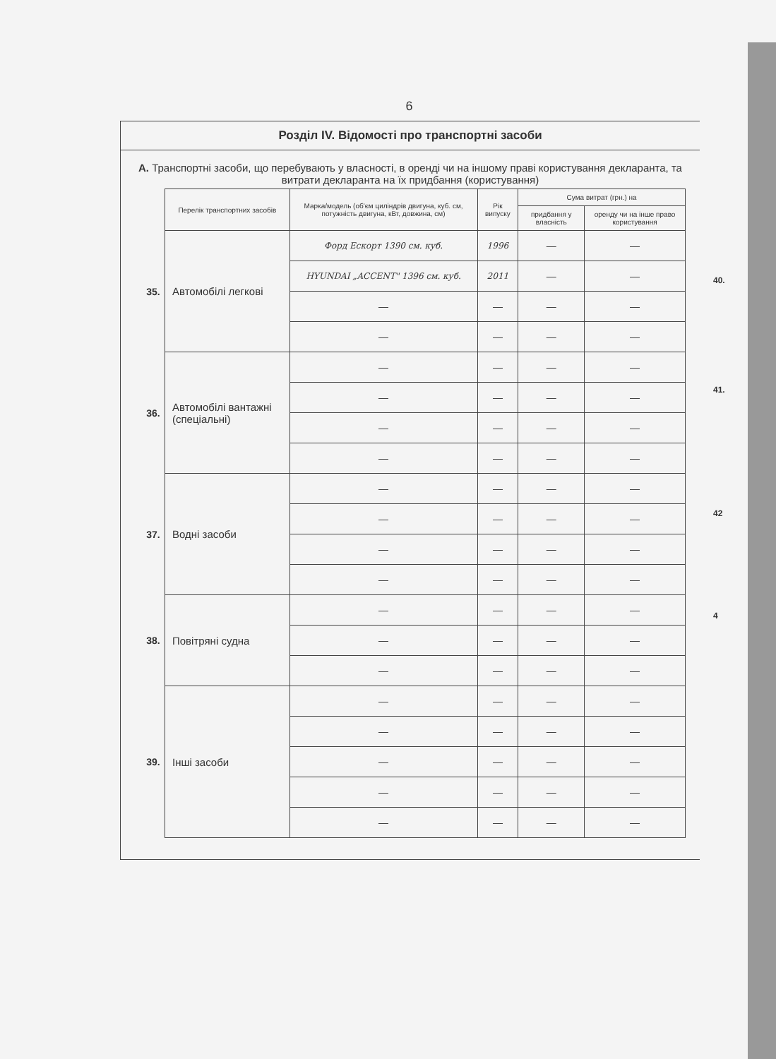6
Розділ IV. Відомості про транспортні засоби
А. Транспортні засоби, що перебувають у власності, в оренді чи на іншому праві користування декларанта, та витрати декларанта на їх придбання (користування)
| | Перелік транспортних засобів | Марка/модель (об'єм циліндрів двигуна, куб. см, потужність двигуна, кВт, довжина, см) | Рік випуску | Сума витрат (грн.) на | |
| | | | | придбання у власність | оренду чи на інше право користування |
| 35. | Автомобілі легкові | Форд Ескорт 1390 см. куб. | 1996 | — | — |
| | | HYUNDAI „ACCENT" 1396 см. куб. | 2011 | — | — |
| | | — | — | — | — |
| | | — | — | — | — |
| 36. | Автомобілі вантажні (спеціальні) | — | — | — | — |
| | | — | — | — | — |
| | | — | — | — | — |
| | | — | — | — | — |
| 37. | Водні засоби | — | — | — | — |
| | | — | — | — | — |
| | | — | — | — | — |
| | | — | — | — | — |
| 38. | Повітряні судна | — | — | — | — |
| | | — | — | — | — |
| | | — | — | — | — |
| 39. | Інші засоби | — | — | — | — |
| | | — | — | — | — |
| | | — | — | — | — |
| | | — | — | — | — |
| | | — | — | — | — |
40.
41.
42
4